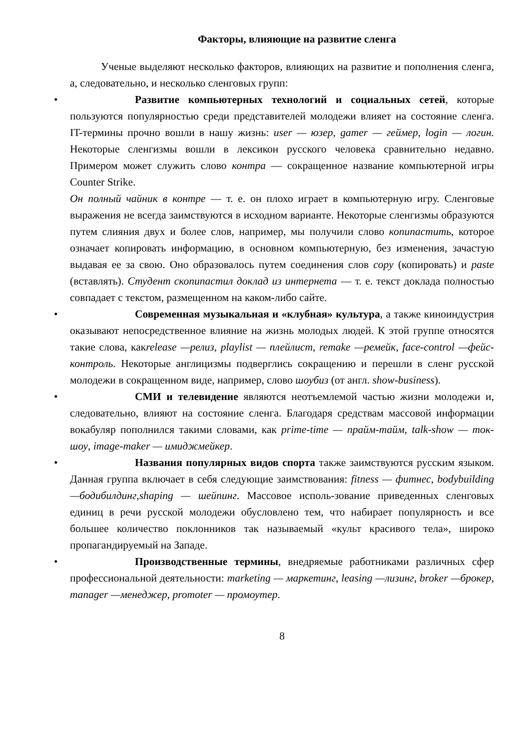Факторы, влияющие на развитие сленга
Ученые выделяют несколько факторов, влияющих на развитие и пополнения сленга, а, следовательно, и несколько сленговых групп:
• Развитие компьютерных технологий и социальных сетей, которые пользуются популярностью среди представителей молодежи влияет на состояние сленга. IT-термины прочно вошли в нашу жизнь: user — юзер, gamer — геймер, login — логин. Некоторые сленгизмы вошли в лексикон русского человека сравнительно недавно. Примером может служить слово контра — сокращенное название компьютерной игры Counter Strike.
Он полный чайник в контре — т. е. он плохо играет в компьютерную игру. Сленговые выражения не всегда заимствуются в исходном варианте. Некоторые сленгизмы образуются путем слияния двух и более слов, например, мы получили слово копипастить, которое означает копировать информацию, в основном компьютерную, без изменения, зачастую выдавая ее за свою. Оно образовалось путем соединения слов copy (копировать) и paste (вставлять). Студент скопипастил доклад из интернета — т. е. текст доклада полностью совпадает с текстом, размещенном на каком-либо сайте.
• Современная музыкальная и «клубная» культура, а также киноиндустрия оказывают непосредственное влияние на жизнь молодых людей. К этой группе относятся такие слова, какrelease —релиз, playlist — плейлист, remake —ремейк, face-control —фейс-контроль. Некоторые англицизмы подверглись сокращению и перешли в сленг русской молодежи в сокращенном виде, например, слово шоубиз (от англ. show-business).
• СМИ и телевидение являются неотъемлемой частью жизни молодежи и, следовательно, влияют на состояние сленга. Благодаря средствам массовой информации вокабуляр пополнился такими словами, как prime-time — прайм-тайм, talk-show — ток-шоу, image-maker — имиджмейкер.
• Названия популярных видов спорта также заимствуются русским языком. Данная группа включает в себя следующие заимствования: fitness — фитнес, bodybuilding —бодибилдинг,shaping — шейпинг. Массовое исполь-зование приведенных сленговых единиц в речи русской молодежи обусловлено тем, что набирает популярность и все большее количество поклонников так называемый «культ красивого тела», широко пропагандируемый на Западе.
• Производственные термины, внедряемые работниками различных сфер профессиональной деятельности: marketing — маркетинг, leasing —лизинг, broker —брокер, manager —менеджер, promoter — промоутер.
8